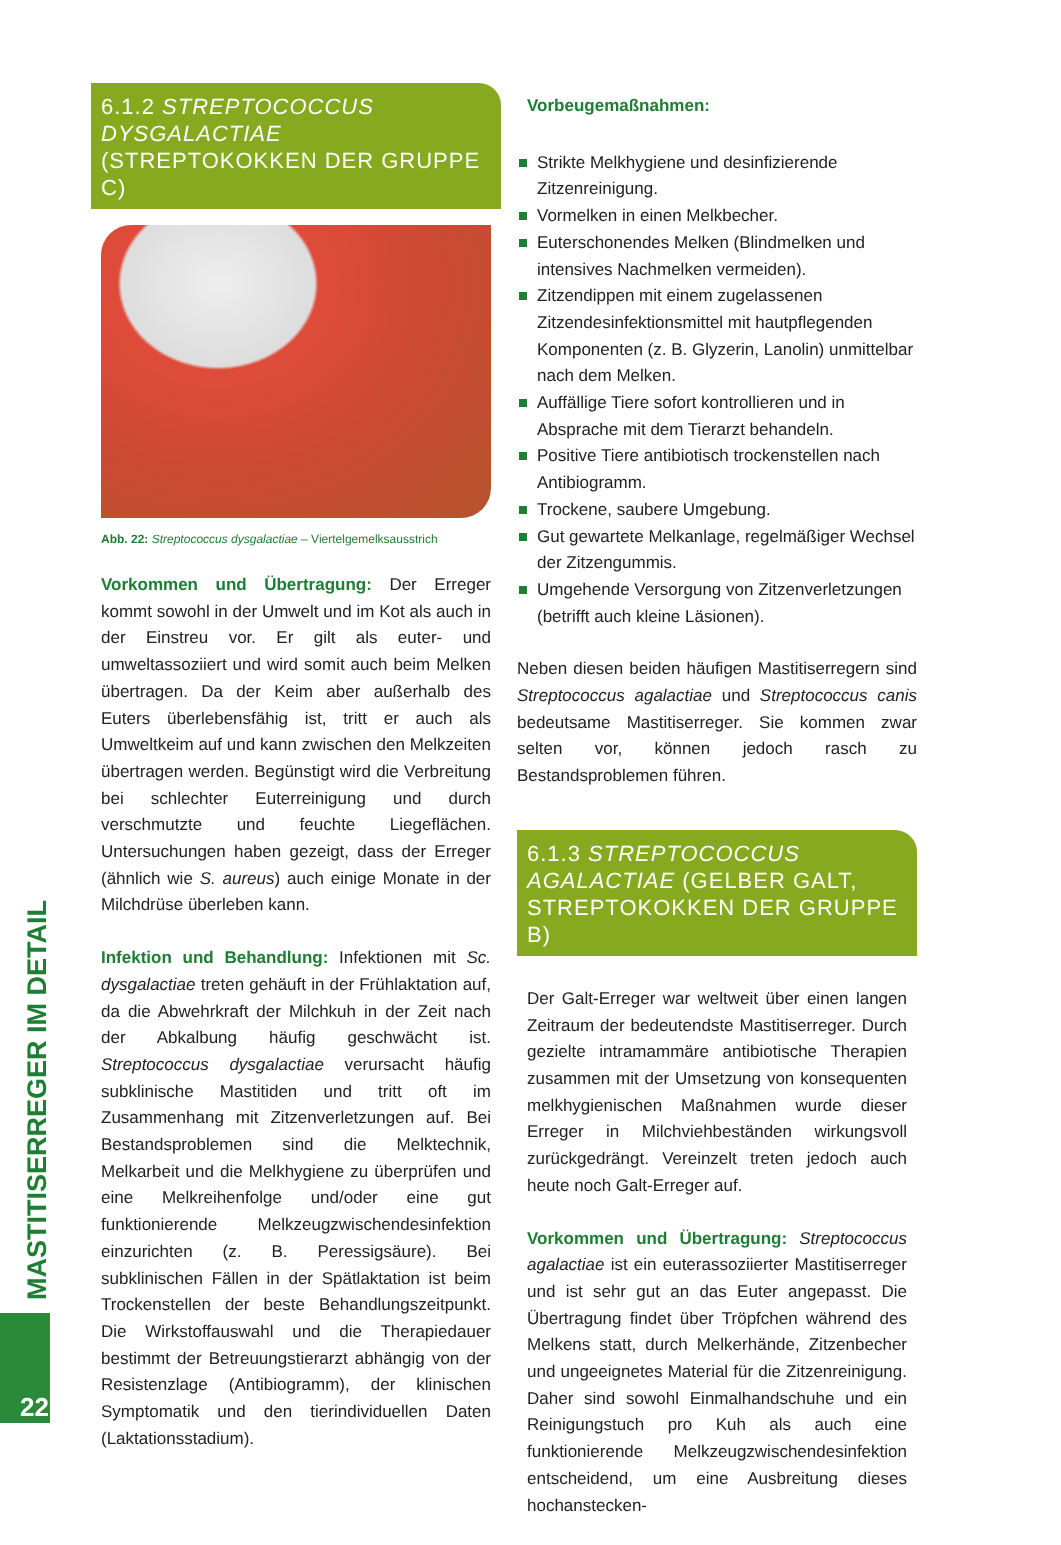MASTITISERREGER IM DETAIL
22
6.1.2 STREPTOCOCCUS DYSGALACTIAE (STREPTOKOKKEN DER GRUPPE C)
Abb. 22: Streptococcus dysgalactiae – Viertelgemelksausstrich
Vorkommen und Übertragung: Der Erreger kommt sowohl in der Umwelt und im Kot als auch in der Einstreu vor. Er gilt als euter- und umweltassoziiert und wird somit auch beim Melken übertragen. Da der Keim aber außerhalb des Euters überlebensfähig ist, tritt er auch als Umweltkeim auf und kann zwischen den Melkzeiten übertragen werden. Begünstigt wird die Verbreitung bei schlechter Euterreinigung und durch verschmutzte und feuchte Liegeflächen. Untersuchungen haben gezeigt, dass der Erreger (ähnlich wie S. aureus) auch einige Monate in der Milchdrüse überleben kann.
Infektion und Behandlung: Infektionen mit Sc. dysgalactiae treten gehäuft in der Frühlaktation auf, da die Abwehrkraft der Milchkuh in der Zeit nach der Abkalbung häufig geschwächt ist. Streptococcus dysgalactiae verursacht häufig subklinische Mastitiden und tritt oft im Zusammenhang mit Zitzenverletzungen auf. Bei Bestandsproblemen sind die Melktechnik, Melkarbeit und die Melkhygiene zu überprüfen und eine Melkreihenfolge und/oder eine gut funktionierende Melkzeugzwischendesinfektion einzurichten (z. B. Peressigsäure). Bei subklinischen Fällen in der Spätlaktation ist beim Trockenstellen der beste Behandlungszeitpunkt. Die Wirkstoffauswahl und die Therapiedauer bestimmt der Betreuungstierarzt abhängig von der Resistenzlage (Antibiogramm), der klinischen Symptomatik und den tierindividuellen Daten (Laktationsstadium).
Vorbeugemaßnahmen:
Strikte Melkhygiene und desinfizierende Zitzenreinigung.
Vormelken in einen Melkbecher.
Euterschonendes Melken (Blindmelken und intensives Nachmelken vermeiden).
Zitzendippen mit einem zugelassenen Zitzendesinfektionsmittel mit hautpflegenden Komponenten (z. B. Glyzerin, Lanolin) unmittelbar nach dem Melken.
Auffällige Tiere sofort kontrollieren und in Absprache mit dem Tierarzt behandeln.
Positive Tiere antibiotisch trockenstellen nach Antibiogramm.
Trockene, saubere Umgebung.
Gut gewartete Melkanlage, regelmäßiger Wechsel der Zitzengummis.
Umgehende Versorgung von Zitzenverletzungen (betrifft auch kleine Läsionen).
Neben diesen beiden häufigen Mastitiserregern sind Streptococcus agalactiae und Streptococcus canis bedeutsame Mastitiserreger. Sie kommen zwar selten vor, können jedoch rasch zu Bestandsproblemen führen.
6.1.3 STREPTOCOCCUS AGALACTIAE (GELBER GALT, STREPTOKOKKEN DER GRUPPE B)
Der Galt-Erreger war weltweit über einen langen Zeitraum der bedeutendste Mastitiserreger. Durch gezielte intramammäre antibiotische Therapien zusammen mit der Umsetzung von konsequenten melkhygienischen Maßnahmen wurde dieser Erreger in Milchviehbeständen wirkungsvoll zurückgedrängt. Vereinzelt treten jedoch auch heute noch Galt-Erreger auf.
Vorkommen und Übertragung: Streptococcus agalactiae ist ein euterassoziierter Mastitiserreger und ist sehr gut an das Euter angepasst. Die Übertragung findet über Tröpfchen während des Melkens statt, durch Melkerhände, Zitzenbecher und ungeeignetes Material für die Zitzenreinigung. Daher sind sowohl Einmalhandschuhe und ein Reinigungstuch pro Kuh als auch eine funktionierende Melkzeugzwischendesinfektion entscheidend, um eine Ausbreitung dieses hochanstecken-